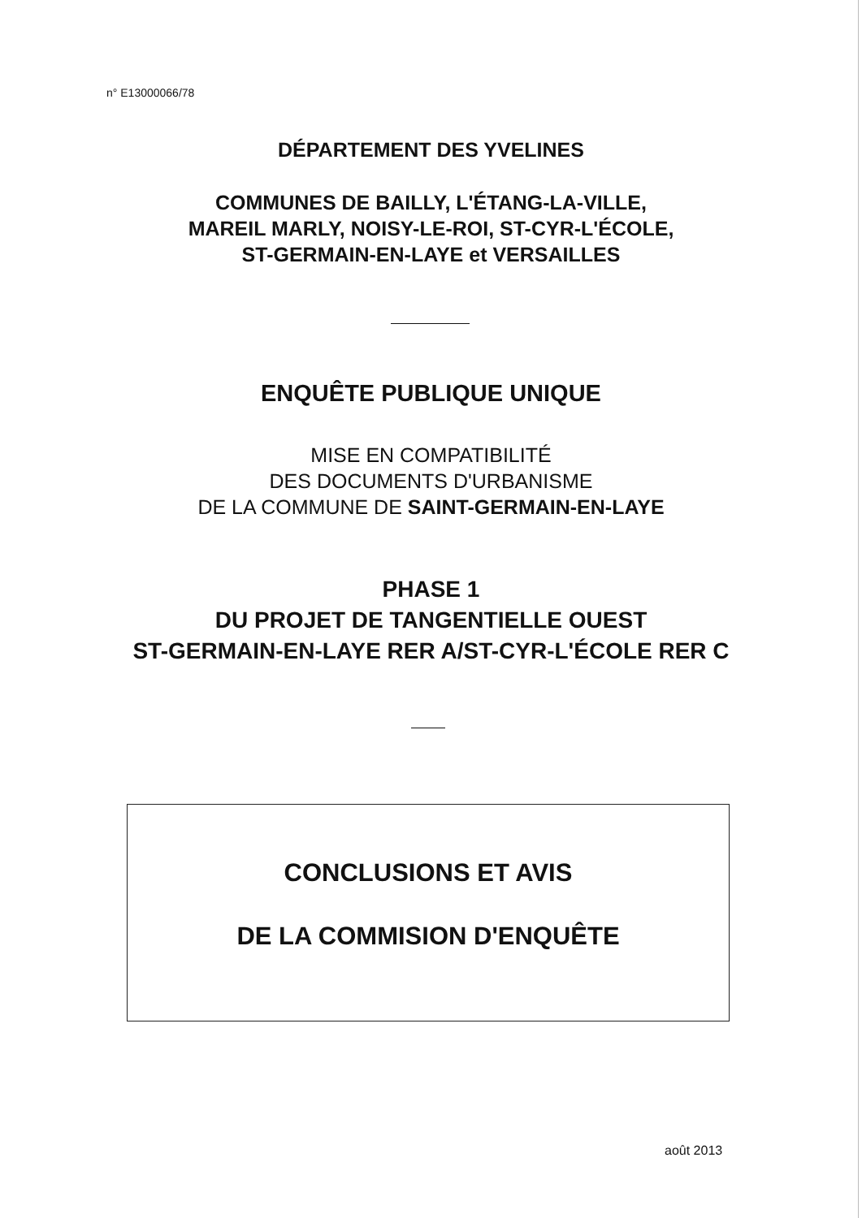n° E13000066/78
DÉPARTEMENT DES YVELINES
COMMUNES DE BAILLY, L'ÉTANG-LA-VILLE,
MAREIL MARLY, NOISY-LE-ROI, ST-CYR-L'ÉCOLE,
ST-GERMAIN-EN-LAYE et VERSAILLES
ENQUÊTE PUBLIQUE UNIQUE
MISE EN COMPATIBILITÉ
DES DOCUMENTS D'URBANISME
DE LA COMMUNE DE SAINT-GERMAIN-EN-LAYE
PHASE 1
DU PROJET DE TANGENTIELLE OUEST
ST-GERMAIN-EN-LAYE RER A/ST-CYR-L'ÉCOLE RER C
CONCLUSIONS ET AVIS
DE LA COMMISION D'ENQUÊTE
août 2013